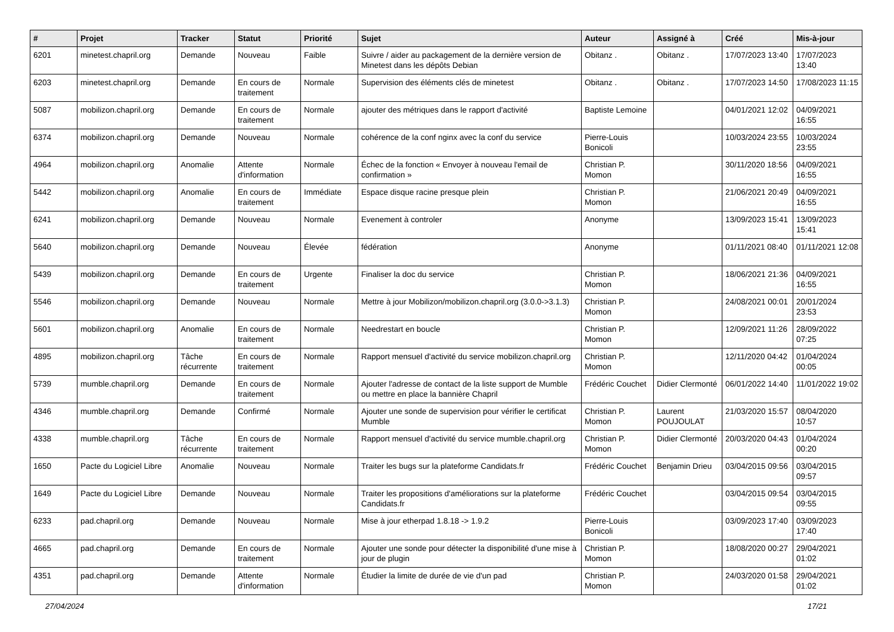| # | Projet | Tracker | Statut | Priorité | Sujet | Auteur | Assigné à | Créé | Mis-à-jour |
| --- | --- | --- | --- | --- | --- | --- | --- | --- | --- |
| 6201 | minetest.chapril.org | Demande | Nouveau | Faible | Suivre / aider au packagement de la dernière version de Minetest dans les dépôts Debian | Obitanz . | Obitanz . | 17/07/2023 13:40 | 17/07/2023 13:40 |
| 6203 | minetest.chapril.org | Demande | En cours de traitement | Normale | Supervision des éléments clés de minetest | Obitanz . | Obitanz . | 17/07/2023 14:50 | 17/08/2023 11:15 |
| 5087 | mobilizon.chapril.org | Demande | En cours de traitement | Normale | ajouter des métriques dans le rapport d'activité | Baptiste Lemoine | | 04/01/2021 12:02 | 04/09/2021 16:55 |
| 6374 | mobilizon.chapril.org | Demande | Nouveau | Normale | cohérence de la conf nginx avec la conf du service | Pierre-Louis Bonicoli | | 10/03/2024 23:55 | 10/03/2024 23:55 |
| 4964 | mobilizon.chapril.org | Anomalie | Attente d'information | Normale | Échec de la fonction « Envoyer à nouveau l'email de confirmation » | Christian P. Momon | | 30/11/2020 18:56 | 04/09/2021 16:55 |
| 5442 | mobilizon.chapril.org | Anomalie | En cours de traitement | Immédiate | Espace disque racine presque plein | Christian P. Momon | | 21/06/2021 20:49 | 04/09/2021 16:55 |
| 6241 | mobilizon.chapril.org | Demande | Nouveau | Normale | Evenement à controler | Anonyme | | 13/09/2023 15:41 | 13/09/2023 15:41 |
| 5640 | mobilizon.chapril.org | Demande | Nouveau | Élevée | fédération | Anonyme | | 01/11/2021 08:40 | 01/11/2021 12:08 |
| 5439 | mobilizon.chapril.org | Demande | En cours de traitement | Urgente | Finaliser la doc du service | Christian P. Momon | | 18/06/2021 21:36 | 04/09/2021 16:55 |
| 5546 | mobilizon.chapril.org | Demande | Nouveau | Normale | Mettre à jour Mobilizon/mobilizon.chapril.org (3.0.0->3.1.3) | Christian P. Momon | | 24/08/2021 00:01 | 20/01/2024 23:53 |
| 5601 | mobilizon.chapril.org | Anomalie | En cours de traitement | Normale | Needrestart en boucle | Christian P. Momon | | 12/09/2021 11:26 | 28/09/2022 07:25 |
| 4895 | mobilizon.chapril.org | Tâche récurrente | En cours de traitement | Normale | Rapport mensuel d'activité du service mobilizon.chapril.org | Christian P. Momon | | 12/11/2020 04:42 | 01/04/2024 00:05 |
| 5739 | mumble.chapril.org | Demande | En cours de traitement | Normale | Ajouter l'adresse de contact de la liste support de Mumble ou mettre en place la bannière Chapril | Frédéric Couchet | Didier Clermonté | 06/01/2022 14:40 | 11/01/2022 19:02 |
| 4346 | mumble.chapril.org | Demande | Confirmé | Normale | Ajouter une sonde de supervision pour vérifier le certificat Mumble | Christian P. Momon | Laurent POUJOULAT | 21/03/2020 15:57 | 08/04/2020 10:57 |
| 4338 | mumble.chapril.org | Tâche récurrente | En cours de traitement | Normale | Rapport mensuel d'activité du service mumble.chapril.org | Christian P. Momon | Didier Clermonté | 20/03/2020 04:43 | 01/04/2024 00:20 |
| 1650 | Pacte du Logiciel Libre | Anomalie | Nouveau | Normale | Traiter les bugs sur la plateforme Candidats.fr | Frédéric Couchet | Benjamin Drieu | 03/04/2015 09:56 | 03/04/2015 09:57 |
| 1649 | Pacte du Logiciel Libre | Demande | Nouveau | Normale | Traiter les propositions d'améliorations sur la plateforme Candidats.fr | Frédéric Couchet | | 03/04/2015 09:54 | 03/04/2015 09:55 |
| 6233 | pad.chapril.org | Demande | Nouveau | Normale | Mise à jour etherpad 1.8.18 -> 1.9.2 | Pierre-Louis Bonicoli | | 03/09/2023 17:40 | 03/09/2023 17:40 |
| 4665 | pad.chapril.org | Demande | En cours de traitement | Normale | Ajouter une sonde pour détecter la disponibilité d'une mise à jour de plugin | Christian P. Momon | | 18/08/2020 00:27 | 29/04/2021 01:02 |
| 4351 | pad.chapril.org | Demande | Attente d'information | Normale | Étudier la limite de durée de vie d'un pad | Christian P. Momon | | 24/03/2020 01:58 | 29/04/2021 01:02 |
27/04/2024 17/21